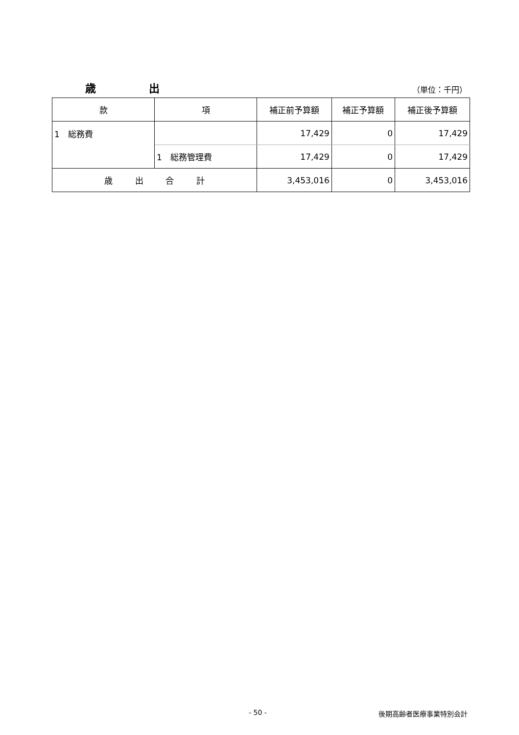歳 出
（単位：千円）
| 款 | 項 | 補正前予算額 | 補正予算額 | 補正後予算額 |
| --- | --- | --- | --- | --- |
| 1 総務費 | | 17,429 | 0 | 17,429 |
| | 1 総務管理費 | 17,429 | 0 | 17,429 |
| 歳 出 合 計 | | 3,453,016 | 0 | 3,453,016 |
- 50 - 後期高齢者医療事業特別会計